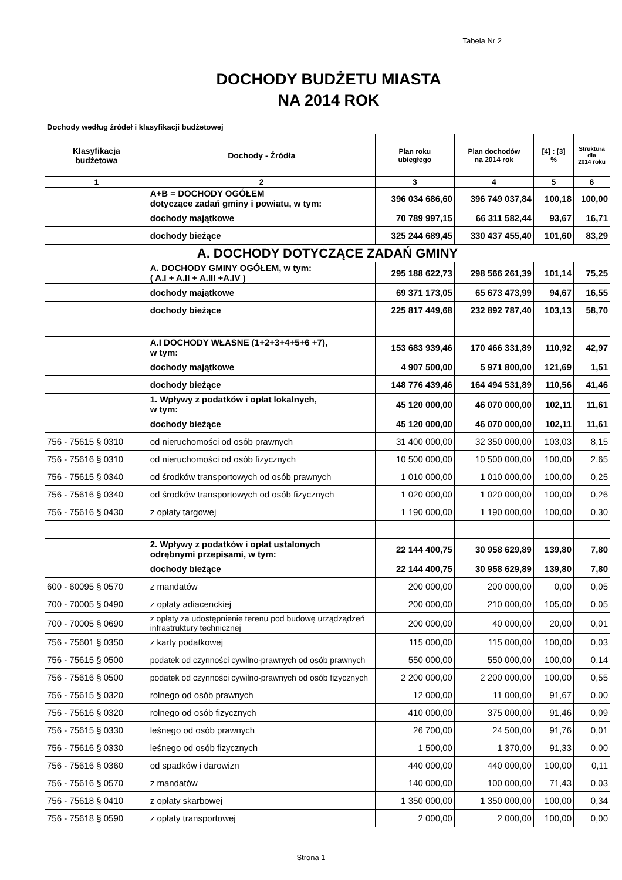Tabela Nr 2
DOCHODY BUDŻETU MIASTA
NA 2014 ROK
Dochody według źródeł i klasyfikacji budżetowej
| Klasyfikacja budżetowa | Dochody - Źródła | Plan roku ubiegłego | Plan dochodów na 2014 rok | [4] : [3] % | Struktura dla 2014 roku |
| --- | --- | --- | --- | --- | --- |
| 1 | 2 | 3 | 4 | 5 | 6 |
| | A+B = DOCHODY OGÓŁEM dotyczące zadań gminy i powiatu, w tym: | 396 034 686,60 | 396 749 037,84 | 100,18 | 100,00 |
| | dochody majątkowe | 70 789 997,15 | 66 311 582,44 | 93,67 | 16,71 |
| | dochody bieżące | 325 244 689,45 | 330 437 455,40 | 101,60 | 83,29 |
| A. DOCHODY DOTYCZĄCE ZADAŃ GMINY | | | | | |
| | A. DOCHODY GMINY OGÓŁEM, w tym: ( A.I + A.II + A.III +A.IV ) | 295 188 622,73 | 298 566 261,39 | 101,14 | 75,25 |
| | dochody majątkowe | 69 371 173,05 | 65 673 473,99 | 94,67 | 16,55 |
| | dochody bieżące | 225 817 449,68 | 232 892 787,40 | 103,13 | 58,70 |
| | A.I DOCHODY WŁASNE (1+2+3+4+5+6 +7), w tym: | 153 683 939,46 | 170 466 331,89 | 110,92 | 42,97 |
| | dochody majątkowe | 4 907 500,00 | 5 971 800,00 | 121,69 | 1,51 |
| | dochody bieżące | 148 776 439,46 | 164 494 531,89 | 110,56 | 41,46 |
| | 1. Wpływy z podatków i opłat lokalnych, w tym: | 45 120 000,00 | 46 070 000,00 | 102,11 | 11,61 |
| | dochody bieżące | 45 120 000,00 | 46 070 000,00 | 102,11 | 11,61 |
| 756 - 75615 § 0310 | od nieruchomości od osób prawnych | 31 400 000,00 | 32 350 000,00 | 103,03 | 8,15 |
| 756 - 75616 § 0310 | od nieruchomości od osób fizycznych | 10 500 000,00 | 10 500 000,00 | 100,00 | 2,65 |
| 756 - 75615 § 0340 | od środków transportowych od osób prawnych | 1 010 000,00 | 1 010 000,00 | 100,00 | 0,25 |
| 756 - 75616 § 0340 | od środków transportowych od osób fizycznych | 1 020 000,00 | 1 020 000,00 | 100,00 | 0,26 |
| 756 - 75616 § 0430 | z opłaty targowej | 1 190 000,00 | 1 190 000,00 | 100,00 | 0,30 |
| | 2. Wpływy z podatków i opłat ustalonych odrębnymi przepisami, w tym: | 22 144 400,75 | 30 958 629,89 | 139,80 | 7,80 |
| | dochody bieżące | 22 144 400,75 | 30 958 629,89 | 139,80 | 7,80 |
| 600 - 60095 § 0570 | z mandatów | 200 000,00 | 200 000,00 | 0,00 | 0,05 |
| 700 - 70005 § 0490 | z opłaty adiacenckiej | 200 000,00 | 210 000,00 | 105,00 | 0,05 |
| 700 - 70005 § 0690 | z opłaty za udostępnienie terenu pod budowę urządządzeń infrastruktury technicznej | 200 000,00 | 40 000,00 | 20,00 | 0,01 |
| 756 - 75601 § 0350 | z karty podatkowej | 115 000,00 | 115 000,00 | 100,00 | 0,03 |
| 756 - 75615 § 0500 | podatek od czynności cywilno-prawnych od osób prawnych | 550 000,00 | 550 000,00 | 100,00 | 0,14 |
| 756 - 75616 § 0500 | podatek od czynności cywilno-prawnych od osób fizycznych | 2 200 000,00 | 2 200 000,00 | 100,00 | 0,55 |
| 756 - 75615 § 0320 | rolnego od osób prawnych | 12 000,00 | 11 000,00 | 91,67 | 0,00 |
| 756 - 75616 § 0320 | rolnego od osób fizycznych | 410 000,00 | 375 000,00 | 91,46 | 0,09 |
| 756 - 75615 § 0330 | leśnego od osób prawnych | 26 700,00 | 24 500,00 | 91,76 | 0,01 |
| 756 - 75616 § 0330 | leśnego od osób fizycznych | 1 500,00 | 1 370,00 | 91,33 | 0,00 |
| 756 - 75616 § 0360 | od spadków i darowizn | 440 000,00 | 440 000,00 | 100,00 | 0,11 |
| 756 - 75616 § 0570 | z mandatów | 140 000,00 | 100 000,00 | 71,43 | 0,03 |
| 756 - 75618 § 0410 | z opłaty skarbowej | 1 350 000,00 | 1 350 000,00 | 100,00 | 0,34 |
| 756 - 75618 § 0590 | z opłaty transportowej | 2 000,00 | 2 000,00 | 100,00 | 0,00 |
Strona 1